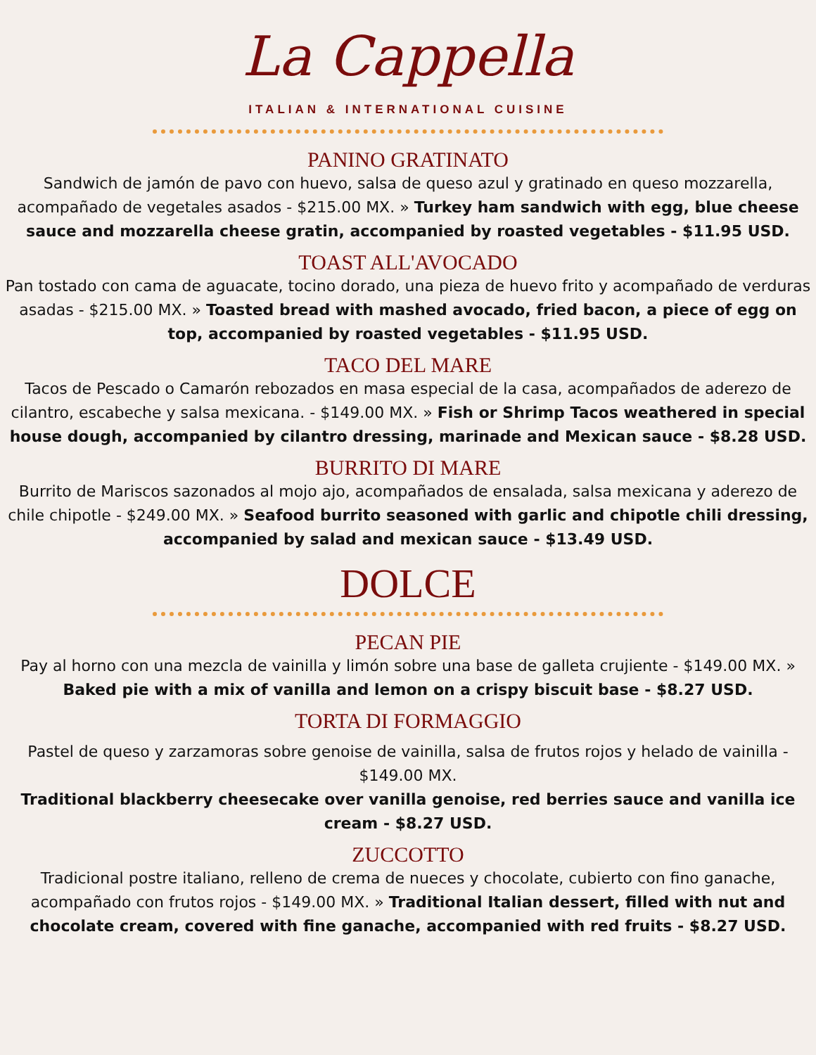La Cappella
ITALIAN & INTERNATIONAL CUISINE
PANINO GRATINATO
Sandwich de jamón de pavo con huevo, salsa de queso azul y gratinado en queso mozzarella, acompañado de vegetales asados - $215.00 MX. » Turkey ham sandwich with egg, blue cheese sauce and mozzarella cheese gratin, accompanied by roasted vegetables - $11.95 USD.
TOAST ALL'AVOCADO
Pan tostado con cama de aguacate, tocino dorado, una pieza de huevo frito y acompañado de verduras asadas - $215.00 MX. » Toasted bread with mashed avocado, fried bacon, a piece of egg on top, accompanied by roasted vegetables - $11.95 USD.
TACO DEL MARE
Tacos de Pescado o Camarón rebozados en masa especial de la casa, acompañados de aderezo de cilantro, escabeche y salsa mexicana. - $149.00 MX. » Fish or Shrimp Tacos weathered in special house dough, accompanied by cilantro dressing, marinade and Mexican sauce - $8.28 USD.
BURRITO DI MARE
Burrito de Mariscos sazonados al mojo ajo, acompañados de ensalada, salsa mexicana y aderezo de chile chipotle - $249.00 MX. » Seafood burrito seasoned with garlic and chipotle chili dressing, accompanied by salad and mexican sauce - $13.49 USD.
DOLCE
PECAN PIE
Pay al horno con una mezcla de vainilla y limón sobre una base de galleta crujiente - $149.00 MX. » Baked pie with a mix of vanilla and lemon on a crispy biscuit base - $8.27 USD.
TORTA DI FORMAGGIO
Pastel de queso y zarzamoras sobre genoise de vainilla, salsa de frutos rojos y helado de vainilla - $149.00 MX.
Traditional blackberry cheesecake over vanilla genoise, red berries sauce and vanilla ice cream - $8.27 USD.
ZUCCOTTO
Tradicional postre italiano, relleno de crema de nueces y chocolate, cubierto con fino ganache, acompañado con frutos rojos - $149.00 MX. » Traditional Italian dessert, filled with nut and chocolate cream, covered with fine ganache, accompanied with red fruits - $8.27 USD.